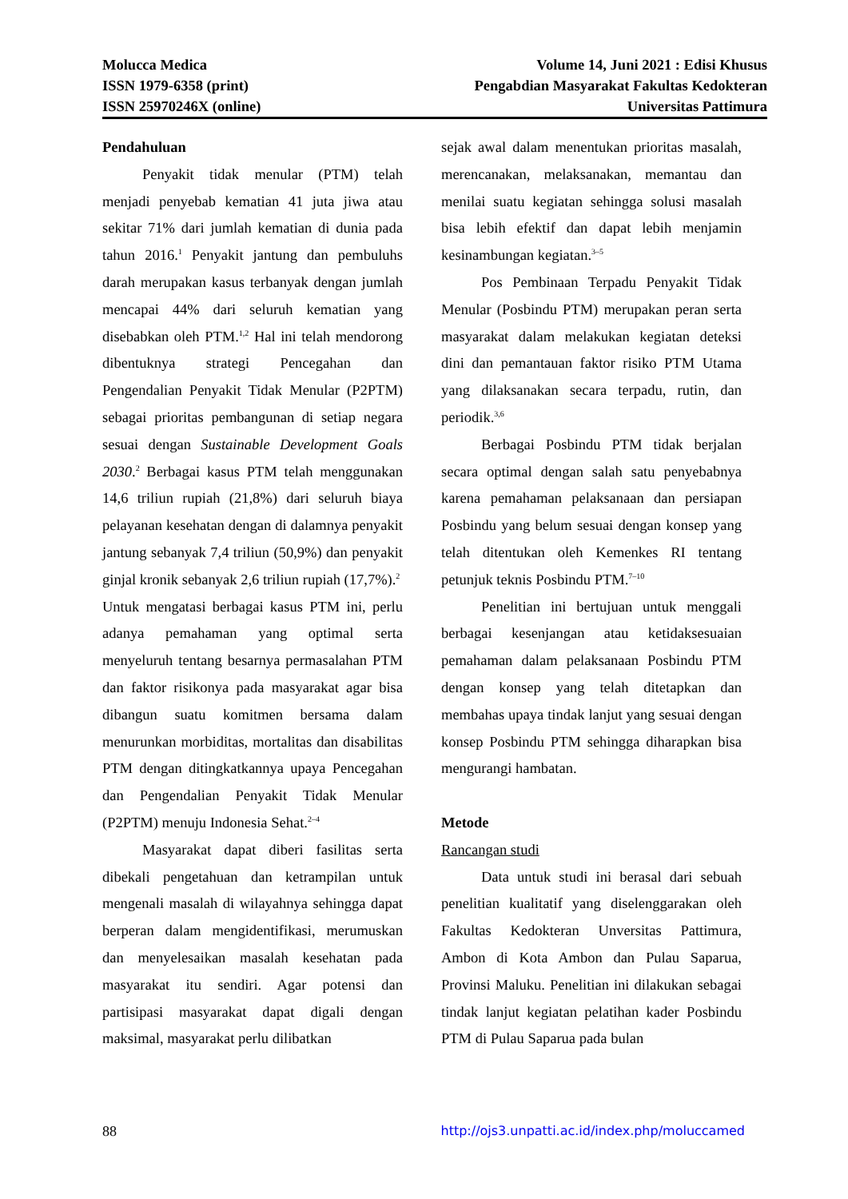Molucca Medica
ISSN 1979-6358 (print)
ISSN 25970246X (online)
Volume 14, Juni 2021 : Edisi Khusus
Pengabdian Masyarakat Fakultas Kedokteran
Universitas Pattimura
Pendahuluan
Penyakit tidak menular (PTM) telah menjadi penyebab kematian 41 juta jiwa atau sekitar 71% dari jumlah kematian di dunia pada tahun 2016.<sup>1</sup> Penyakit jantung dan pembuluhs darah merupakan kasus terbanyak dengan jumlah mencapai 44% dari seluruh kematian yang disebabkan oleh PTM.<sup>1,2</sup> Hal ini telah mendorong dibentuknya strategi Pencegahan dan Pengendalian Penyakit Tidak Menular (P2PTM) sebagai prioritas pembangunan di setiap negara sesuai dengan Sustainable Development Goals 2030.<sup>2</sup> Berbagai kasus PTM telah menggunakan 14,6 triliun rupiah (21,8%) dari seluruh biaya pelayanan kesehatan dengan di dalamnya penyakit jantung sebanyak 7,4 triliun (50,9%) dan penyakit ginjal kronik sebanyak 2,6 triliun rupiah (17,7%).<sup>2</sup>
Untuk mengatasi berbagai kasus PTM ini, perlu adanya pemahaman yang optimal serta menyeluruh tentang besarnya permasalahan PTM dan faktor risikonya pada masyarakat agar bisa dibangun suatu komitmen bersama dalam menurunkan morbiditas, mortalitas dan disabilitas PTM dengan ditingkatkannya upaya Pencegahan dan Pengendalian Penyakit Tidak Menular (P2PTM) menuju Indonesia Sehat.<sup>2–4</sup>
Masyarakat dapat diberi fasilitas serta dibekali pengetahuan dan ketrampilan untuk mengenali masalah di wilayahnya sehingga dapat berperan dalam mengidentifikasi, merumuskan dan menyelesaikan masalah kesehatan pada masyarakat itu sendiri. Agar potensi dan partisipasi masyarakat dapat digali dengan maksimal, masyarakat perlu dilibatkan
sejak awal dalam menentukan prioritas masalah, merencanakan, melaksanakan, memantau dan menilai suatu kegiatan sehingga solusi masalah bisa lebih efektif dan dapat lebih menjamin kesinambungan kegiatan.<sup>3–5</sup>
Pos Pembinaan Terpadu Penyakit Tidak Menular (Posbindu PTM) merupakan peran serta masyarakat dalam melakukan kegiatan deteksi dini dan pemantauan faktor risiko PTM Utama yang dilaksanakan secara terpadu, rutin, dan periodik.<sup>3,6</sup>
Berbagai Posbindu PTM tidak berjalan secara optimal dengan salah satu penyebabnya karena pemahaman pelaksanaan dan persiapan Posbindu yang belum sesuai dengan konsep yang telah ditentukan oleh Kemenkes RI tentang petunjuk teknis Posbindu PTM.<sup>7–10</sup>
Penelitian ini bertujuan untuk menggali berbagai kesenjangan atau ketidaksesuaian pemahaman dalam pelaksanaan Posbindu PTM dengan konsep yang telah ditetapkan dan membahas upaya tindak lanjut yang sesuai dengan konsep Posbindu PTM sehingga diharapkan bisa mengurangi hambatan.
Metode
Rancangan studi
Data untuk studi ini berasal dari sebuah penelitian kualitatif yang diselenggarakan oleh Fakultas Kedokteran Unversitas Pattimura, Ambon di Kota Ambon dan Pulau Saparua, Provinsi Maluku. Penelitian ini dilakukan sebagai tindak lanjut kegiatan pelatihan kader Posbindu PTM di Pulau Saparua pada bulan
88 http://ojs3.unpatti.ac.id/index.php/moluccamed